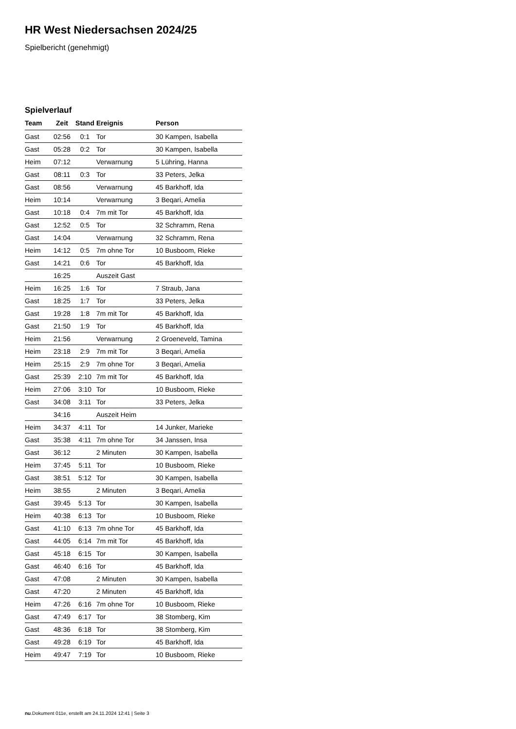HR West Niedersachsen 2024/25
Spielbericht (genehmigt)
Spielverlauf
| Team | Zeit | Stand | Ereignis | Person |
| --- | --- | --- | --- | --- |
| Gast | 02:56 | 0:1 | Tor | 30 Kampen, Isabella |
| Gast | 05:28 | 0:2 | Tor | 30 Kampen, Isabella |
| Heim | 07:12 | | Verwarnung | 5 Lühring, Hanna |
| Gast | 08:11 | 0:3 | Tor | 33 Peters, Jelka |
| Gast | 08:56 | | Verwarnung | 45 Barkhoff, Ida |
| Heim | 10:14 | | Verwarnung | 3 Beqari, Amelia |
| Gast | 10:18 | 0:4 | 7m mit Tor | 45 Barkhoff, Ida |
| Gast | 12:52 | 0:5 | Tor | 32 Schramm, Rena |
| Gast | 14:04 | | Verwarnung | 32 Schramm, Rena |
| Heim | 14:12 | 0:5 | 7m ohne Tor | 10 Busboom, Rieke |
| Gast | 14:21 | 0:6 | Tor | 45 Barkhoff, Ida |
| | 16:25 | | Auszeit Gast | |
| Heim | 16:25 | 1:6 | Tor | 7 Straub, Jana |
| Gast | 18:25 | 1:7 | Tor | 33 Peters, Jelka |
| Gast | 19:28 | 1:8 | 7m mit Tor | 45 Barkhoff, Ida |
| Gast | 21:50 | 1:9 | Tor | 45 Barkhoff, Ida |
| Heim | 21:56 | | Verwarnung | 2 Groeneveld, Tamina |
| Heim | 23:18 | 2:9 | 7m mit Tor | 3 Beqari, Amelia |
| Heim | 25:15 | 2:9 | 7m ohne Tor | 3 Beqari, Amelia |
| Gast | 25:39 | 2:10 | 7m mit Tor | 45 Barkhoff, Ida |
| Heim | 27:06 | 3:10 | Tor | 10 Busboom, Rieke |
| Gast | 34:08 | 3:11 | Tor | 33 Peters, Jelka |
| | 34:16 | | Auszeit Heim | |
| Heim | 34:37 | 4:11 | Tor | 14 Junker, Marieke |
| Gast | 35:38 | 4:11 | 7m ohne Tor | 34 Janssen, Insa |
| Gast | 36:12 | | 2 Minuten | 30 Kampen, Isabella |
| Heim | 37:45 | 5:11 | Tor | 10 Busboom, Rieke |
| Gast | 38:51 | 5:12 | Tor | 30 Kampen, Isabella |
| Heim | 38:55 | | 2 Minuten | 3 Beqari, Amelia |
| Gast | 39:45 | 5:13 | Tor | 30 Kampen, Isabella |
| Heim | 40:38 | 6:13 | Tor | 10 Busboom, Rieke |
| Gast | 41:10 | 6:13 | 7m ohne Tor | 45 Barkhoff, Ida |
| Gast | 44:05 | 6:14 | 7m mit Tor | 45 Barkhoff, Ida |
| Gast | 45:18 | 6:15 | Tor | 30 Kampen, Isabella |
| Gast | 46:40 | 6:16 | Tor | 45 Barkhoff, Ida |
| Gast | 47:08 | | 2 Minuten | 30 Kampen, Isabella |
| Gast | 47:20 | | 2 Minuten | 45 Barkhoff, Ida |
| Heim | 47:26 | 6:16 | 7m ohne Tor | 10 Busboom, Rieke |
| Gast | 47:49 | 6:17 | Tor | 38 Stomberg, Kim |
| Gast | 48:36 | 6:18 | Tor | 38 Stomberg, Kim |
| Gast | 49:28 | 6:19 | Tor | 45 Barkhoff, Ida |
| Heim | 49:47 | 7:19 | Tor | 10 Busboom, Rieke |
nu.Dokument 011e, erstellt am 24.11.2024 12:41 | Seite 3